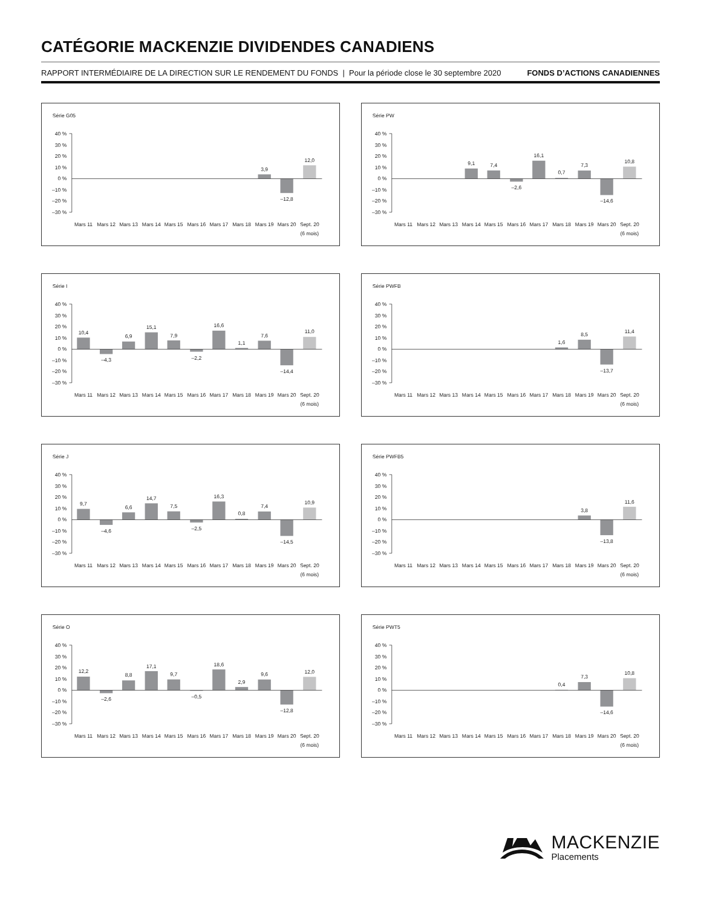CATÉGORIE MACKENZIE DIVIDENDES CANADIENS
RAPPORT INTERMÉDIAIRE DE LA DIRECTION SUR LE RENDEMENT DU FONDS | Pour la période close le 30 septembre 2020 FONDS D’ACTIONS CANADIENNES
Série G05
40 %
30 %
20 %
10 %
0 %
–10 %
–20 %
–30 %
3,9
–12,8
12,0
Mars 11
Mars 12
Mars 13
Mars 14
Mars 15
Mars 16
Mars 17
Mars 18
Mars 19
Mars 20
Sept. 20
(6 mois)
Série PW
40 %
30 %
20 %
10 %
0 %
–10 %
–20 %
–30 %
9,1
7,4
–2,6
16,1
0,7
7,3
–14,6
10,8
Mars 11
Mars 12
Mars 13
Mars 14
Mars 15
Mars 16
Mars 17
Mars 18
Mars 19
Mars 20
Sept. 20
(6 mois)
Série I
40 %
30 %
20 %
10 %
0 %
–10 %
–20 %
–30 %
10,4
–4,3
6,9
15,1
7,9
–2,2
16,6
1,1
7,6
–14,4
11,0
Mars 11
Mars 12
Mars 13
Mars 14
Mars 15
Mars 16
Mars 17
Mars 18
Mars 19
Mars 20
Sept. 20
(6 mois)
Série PWFB
40 %
30 %
20 %
10 %
0 %
–10 %
–20 %
–30 %
1,6
8,5
–13,7
11,4
Mars 11
Mars 12
Mars 13
Mars 14
Mars 15
Mars 16
Mars 17
Mars 18
Mars 19
Mars 20
Sept. 20
(6 mois)
Série J
40 %
30 %
20 %
10 %
0 %
–10 %
–20 %
–30 %
9,7
–4,6
6,6
14,7
7,5
–2,5
16,3
0,8
7,4
–14,5
10,9
Mars 11
Mars 12
Mars 13
Mars 14
Mars 15
Mars 16
Mars 17
Mars 18
Mars 19
Mars 20
Sept. 20
(6 mois)
Série PWFB5
40 %
30 %
20 %
10 %
0 %
–10 %
–20 %
–30 %
3,8
–13,8
11,6
Mars 11
Mars 12
Mars 13
Mars 14
Mars 15
Mars 16
Mars 17
Mars 18
Mars 19
Mars 20
Sept. 20
(6 mois)
Série O
40 %
30 %
20 %
10 %
0 %
–10 %
–20 %
–30 %
12,2
–2,6
8,8
17,1
9,7
–0,5
18,6
2,9
9,6
–12,8
12,0
Mars 11
Mars 12
Mars 13
Mars 14
Mars 15
Mars 16
Mars 17
Mars 18
Mars 19
Mars 20
Sept. 20
(6 mois)
Série PWT5
40 %
30 %
20 %
10 %
0 %
–10 %
–20 %
–30 %
0,4
7,3
–14,6
10,8
Mars 11
Mars 12
Mars 13
Mars 14
Mars 15
Mars 16
Mars 17
Mars 18
Mars 19
Mars 20
Sept. 20
(6 mois)
MACKENZIE
Placements